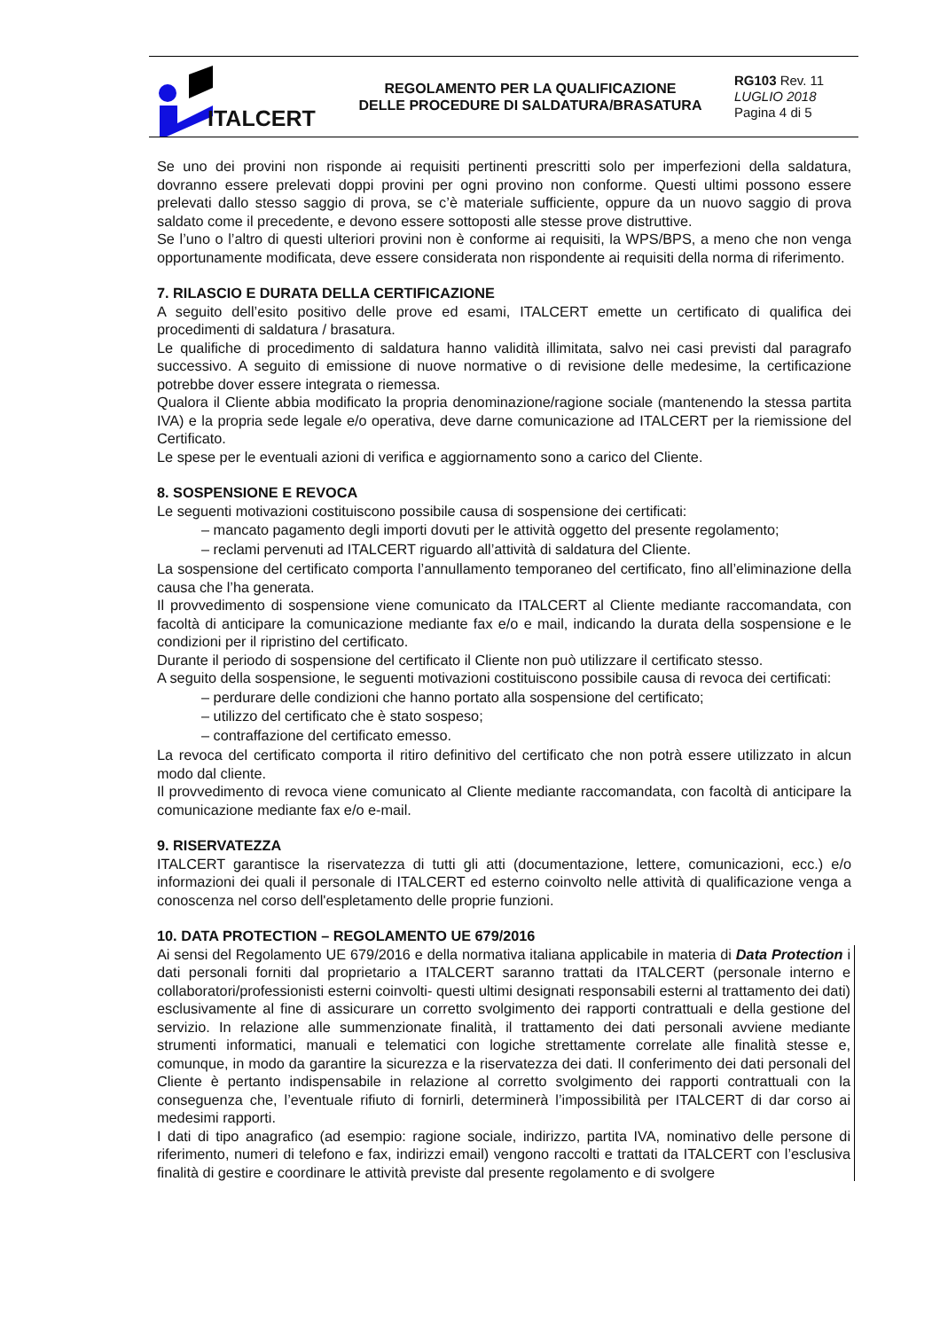ITALCERT
REGOLAMENTO PER LA QUALIFICAZIONE
DELLE PROCEDURE DI SALDATURA/BRASATURA
RG103 Rev. 11
LUGLIO 2018
Pagina 4 di 5
Se uno dei provini non risponde ai requisiti pertinenti prescritti solo per imperfezioni della saldatura, dovranno essere prelevati doppi provini per ogni provino non conforme. Questi ultimi possono essere prelevati dallo stesso saggio di prova, se c’è materiale sufficiente, oppure da un nuovo saggio di prova saldato come il precedente, e devono essere sottoposti alle stesse prove distruttive.
Se l’uno o l’altro di questi ulteriori provini non è conforme ai requisiti, la WPS/BPS, a meno che non venga opportunamente modificata, deve essere considerata non rispondente ai requisiti della norma di riferimento.
7. RILASCIO E DURATA DELLA CERTIFICAZIONE
A seguito dell’esito positivo delle prove ed esami, ITALCERT emette un certificato di qualifica dei procedimenti di saldatura / brasatura.
Le qualifiche di procedimento di saldatura hanno validità illimitata, salvo nei casi previsti dal paragrafo successivo. A seguito di emissione di nuove normative o di revisione delle medesime, la certificazione potrebbe dover essere integrata o riemessa.
Qualora il Cliente abbia modificato la propria denominazione/ragione sociale (mantenendo la stessa partita IVA) e la propria sede legale e/o operativa, deve darne comunicazione ad ITALCERT per la riemissione del Certificato.
Le spese per le eventuali azioni di verifica e aggiornamento sono a carico del Cliente.
8. SOSPENSIONE E REVOCA
Le seguenti motivazioni costituiscono possibile causa di sospensione dei certificati:
– mancato pagamento degli importi dovuti per le attività oggetto del presente regolamento;
– reclami pervenuti ad ITALCERT riguardo all’attività di saldatura del Cliente.
La sospensione del certificato comporta l’annullamento temporaneo del certificato, fino all’eliminazione della causa che l’ha generata.
Il provvedimento di sospensione viene comunicato da ITALCERT al Cliente mediante raccomandata, con facoltà di anticipare la comunicazione mediante fax e/o e mail, indicando la durata della sospensione e le condizioni per il ripristino del certificato.
Durante il periodo di sospensione del certificato il Cliente non può utilizzare il certificato stesso.
A seguito della sospensione, le seguenti motivazioni costituiscono possibile causa di revoca dei certificati:
– perdurare delle condizioni che hanno portato alla sospensione del certificato;
– utilizzo del certificato che è stato sospeso;
– contraffazione del certificato emesso.
La revoca del certificato comporta il ritiro definitivo del certificato che non potrà essere utilizzato in alcun modo dal cliente.
Il provvedimento di revoca viene comunicato al Cliente mediante raccomandata, con facoltà di anticipare la comunicazione mediante fax e/o e-mail.
9. RISERVATEZZA
ITALCERT garantisce la riservatezza di tutti gli atti (documentazione, lettere, comunicazioni, ecc.) e/o informazioni dei quali il personale di ITALCERT ed esterno coinvolto nelle attività di qualificazione venga a conoscenza nel corso dell'espletamento delle proprie funzioni.
10. DATA PROTECTION – REGOLAMENTO UE 679/2016
Ai sensi del Regolamento UE 679/2016 e della normativa italiana applicabile in materia di Data Protection i dati personali forniti dal proprietario a ITALCERT saranno trattati da ITALCERT (personale interno e collaboratori/professionisti esterni coinvolti- questi ultimi designati responsabili esterni al trattamento dei dati) esclusivamente al fine di assicurare un corretto svolgimento dei rapporti contrattuali e della gestione del servizio. In relazione alle summenzionate finalità, il trattamento dei dati personali avviene mediante strumenti informatici, manuali e telematici con logiche strettamente correlate alle finalità stesse e, comunque, in modo da garantire la sicurezza e la riservatezza dei dati. Il conferimento dei dati personali del Cliente è pertanto indispensabile in relazione al corretto svolgimento dei rapporti contrattuali con la conseguenza che, l’eventuale rifiuto di fornirli, determinerà l’impossibilità per ITALCERT di dar corso ai medesimi rapporti.
I dati di tipo anagrafico (ad esempio: ragione sociale, indirizzo, partita IVA, nominativo delle persone di riferimento, numeri di telefono e fax, indirizzi email) vengono raccolti e trattati da ITALCERT con l’esclusiva finalità di gestire e coordinare le attività previste dal presente regolamento e di svolgere